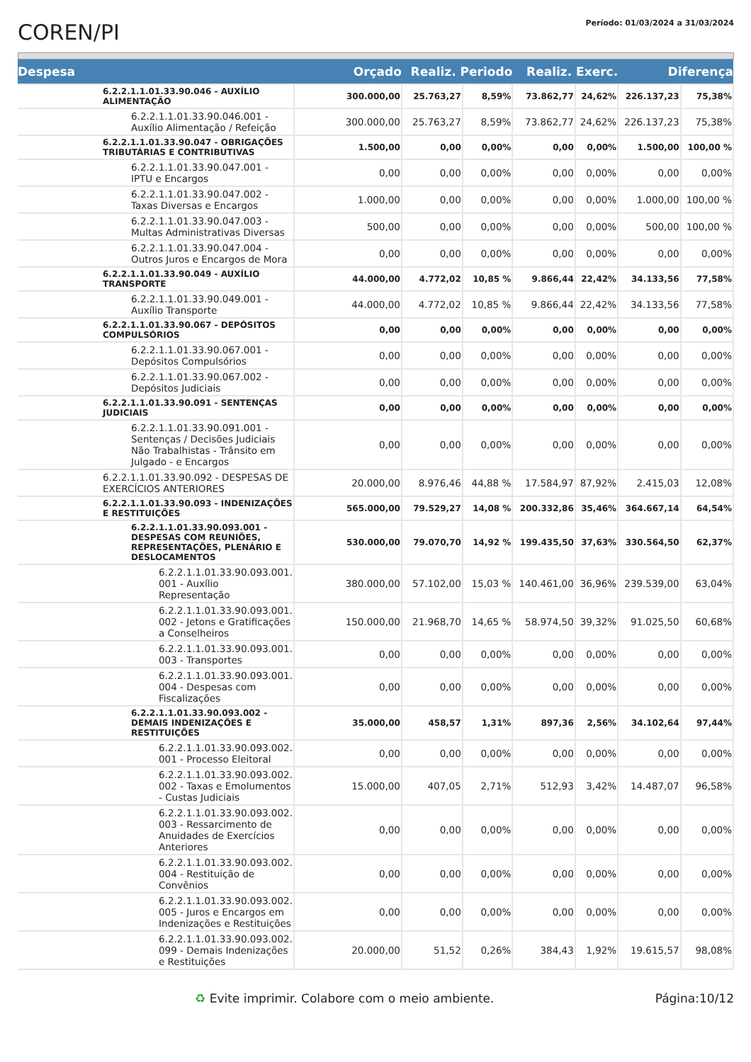COREN/PI
Período: 01/03/2024 a 31/03/2024
| Despesa | Orçado | Realiz. Periodo | | Realiz. Exerc. | | Diferença | |
| --- | --- | --- | --- | --- | --- | --- | --- |
| 6.2.2.1.1.01.33.90.046 - AUXÍLIO ALIMENTAÇÃO | 300.000,00 | 25.763,27 | 8,59% | 73.862,77 | 24,62% | 226.137,23 | 75,38% |
| 6.2.2.1.1.01.33.90.046.001 - Auxílio Alimentação / Refeição | 300.000,00 | 25.763,27 | 8,59% | 73.862,77 | 24,62% | 226.137,23 | 75,38% |
| 6.2.2.1.1.01.33.90.047 - OBRIGAÇÕES TRIBUTÁRIAS E CONTRIBUTIVAS | 1.500,00 | 0,00 | 0,00% | 0,00 | 0,00% | 1.500,00 | 100,00 % |
| 6.2.2.1.1.01.33.90.047.001 - IPTU e Encargos | 0,00 | 0,00 | 0,00% | 0,00 | 0,00% | 0,00 | 0,00% |
| 6.2.2.1.1.01.33.90.047.002 - Taxas Diversas e Encargos | 1.000,00 | 0,00 | 0,00% | 0,00 | 0,00% | 1.000,00 | 100,00 % |
| 6.2.2.1.1.01.33.90.047.003 - Multas Administrativas Diversas | 500,00 | 0,00 | 0,00% | 0,00 | 0,00% | 500,00 | 100,00 % |
| 6.2.2.1.1.01.33.90.047.004 - Outros Juros e Encargos de Mora | 0,00 | 0,00 | 0,00% | 0,00 | 0,00% | 0,00 | 0,00% |
| 6.2.2.1.1.01.33.90.049 - AUXÍLIO TRANSPORTE | 44.000,00 | 4.772,02 | 10,85 % | 9.866,44 | 22,42% | 34.133,56 | 77,58% |
| 6.2.2.1.1.01.33.90.049.001 - Auxílio Transporte | 44.000,00 | 4.772,02 | 10,85 % | 9.866,44 | 22,42% | 34.133,56 | 77,58% |
| 6.2.2.1.1.01.33.90.067 - DEPÓSITOS COMPULSÓRIOS | 0,00 | 0,00 | 0,00% | 0,00 | 0,00% | 0,00 | 0,00% |
| 6.2.2.1.1.01.33.90.067.001 - Depósitos Compulsórios | 0,00 | 0,00 | 0,00% | 0,00 | 0,00% | 0,00 | 0,00% |
| 6.2.2.1.1.01.33.90.067.002 - Depósitos Judiciais | 0,00 | 0,00 | 0,00% | 0,00 | 0,00% | 0,00 | 0,00% |
| 6.2.2.1.1.01.33.90.091 - SENTENÇAS JUDICIAIS | 0,00 | 0,00 | 0,00% | 0,00 | 0,00% | 0,00 | 0,00% |
| 6.2.2.1.1.01.33.90.091.001 - Sentenças / Decisões Judiciais Não Trabalhistas - Trânsito em Julgado - e Encargos | 0,00 | 0,00 | 0,00% | 0,00 | 0,00% | 0,00 | 0,00% |
| 6.2.2.1.1.01.33.90.092 - DESPESAS DE EXERCÍCIOS ANTERIORES | 20.000,00 | 8.976,46 | 44,88 % | 17.584,97 | 87,92% | 2.415,03 | 12,08% |
| 6.2.2.1.1.01.33.90.093 - INDENIZAÇÕES E RESTITUIÇÕES | 565.000,00 | 79.529,27 | 14,08 % | 200.332,86 | 35,46% | 364.667,14 | 64,54% |
| 6.2.2.1.1.01.33.90.093.001 - DESPESAS COM REUNIÕES, REPRESENTAÇÕES, PLENÁRIO E DESLOCAMENTOS | 530.000,00 | 79.070,70 | 14,92 % | 199.435,50 | 37,63% | 330.564,50 | 62,37% |
| 6.2.2.1.1.01.33.90.093.001. 001 - Auxílio Representação | 380.000,00 | 57.102,00 | 15,03 % | 140.461,00 | 36,96% | 239.539,00 | 63,04% |
| 6.2.2.1.1.01.33.90.093.001. 002 - Jetons e Gratificações a Conselheiros | 150.000,00 | 21.968,70 | 14,65 % | 58.974,50 | 39,32% | 91.025,50 | 60,68% |
| 6.2.2.1.1.01.33.90.093.001. 003 - Transportes | 0,00 | 0,00 | 0,00% | 0,00 | 0,00% | 0,00 | 0,00% |
| 6.2.2.1.1.01.33.90.093.001. 004 - Despesas com Fiscalizações | 0,00 | 0,00 | 0,00% | 0,00 | 0,00% | 0,00 | 0,00% |
| 6.2.2.1.1.01.33.90.093.002 - DEMAIS INDENIZAÇÕES E RESTITUIÇÕES | 35.000,00 | 458,57 | 1,31% | 897,36 | 2,56% | 34.102,64 | 97,44% |
| 6.2.2.1.1.01.33.90.093.002. 001 - Processo Eleitoral | 0,00 | 0,00 | 0,00% | 0,00 | 0,00% | 0,00 | 0,00% |
| 6.2.2.1.1.01.33.90.093.002. 002 - Taxas e Emolumentos - Custas Judiciais | 15.000,00 | 407,05 | 2,71% | 512,93 | 3,42% | 14.487,07 | 96,58% |
| 6.2.2.1.1.01.33.90.093.002. 003 - Ressarcimento de Anuidades de Exercícios Anteriores | 0,00 | 0,00 | 0,00% | 0,00 | 0,00% | 0,00 | 0,00% |
| 6.2.2.1.1.01.33.90.093.002. 004 - Restituição de Convênios | 0,00 | 0,00 | 0,00% | 0,00 | 0,00% | 0,00 | 0,00% |
| 6.2.2.1.1.01.33.90.093.002. 005 - Juros e Encargos em Indenizações e Restituições | 0,00 | 0,00 | 0,00% | 0,00 | 0,00% | 0,00 | 0,00% |
| 6.2.2.1.1.01.33.90.093.002. 099 - Demais Indenizações e Restituições | 20.000,00 | 51,52 | 0,26% | 384,43 | 1,92% | 19.615,57 | 98,08% |
♻ Evite imprimir. Colabore com o meio ambiente. Página:10/12